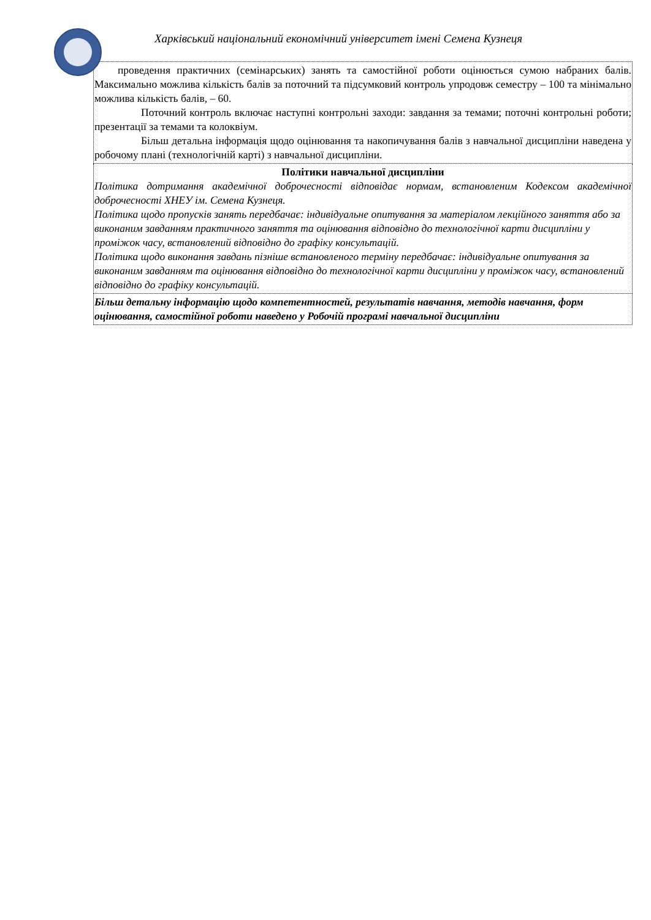Харківський національний економічний університет імені Семена Кузнеця
| проведення практичних (семінарських) занять та самостійної роботи оцінюється сумою набраних балів. Максимально можлива кількість балів за поточний та підсумковий контроль упродовж семестру – 100 та мінімально можлива кількість балів, – 60. Поточний контроль включає наступні контрольні заходи: завдання за темами; поточні контрольні роботи; презентації за темами та колоквіум. Більш детальна інформація щодо оцінювання та накопичування балів з навчальної дисципліни наведена у робочому плані (технологічній карті) з навчальної дисципліни. |
| Політики навчальної дисципліни Політика дотримання академічної доброчесності відповідає нормам, встановленим Кодексом академічної доброчесності ХНЕУ ім. Семена Кузнеця. Політика щодо пропусків занять передбачає: індивідуальне опитування за матеріалом лекційного заняття або за виконаним завданням практичного заняття та оцінювання відповідно до технологічної карти дисципліни у проміжок часу, встановлений відповідно до графіку консультацій. Політика щодо виконання завдань пізніше встановленого терміну передбачає: індивідуальне опитування за виконаним завданням та оцінювання відповідно до технологічної карти дисципліни у проміжок часу, встановлений відповідно до графіку консультацій. |
| Більш детальну інформацію щодо компетентностей, результатів навчання, методів навчання, форм оцінювання, самостійної роботи наведено у Робочій програмі навчальної дисципліни |